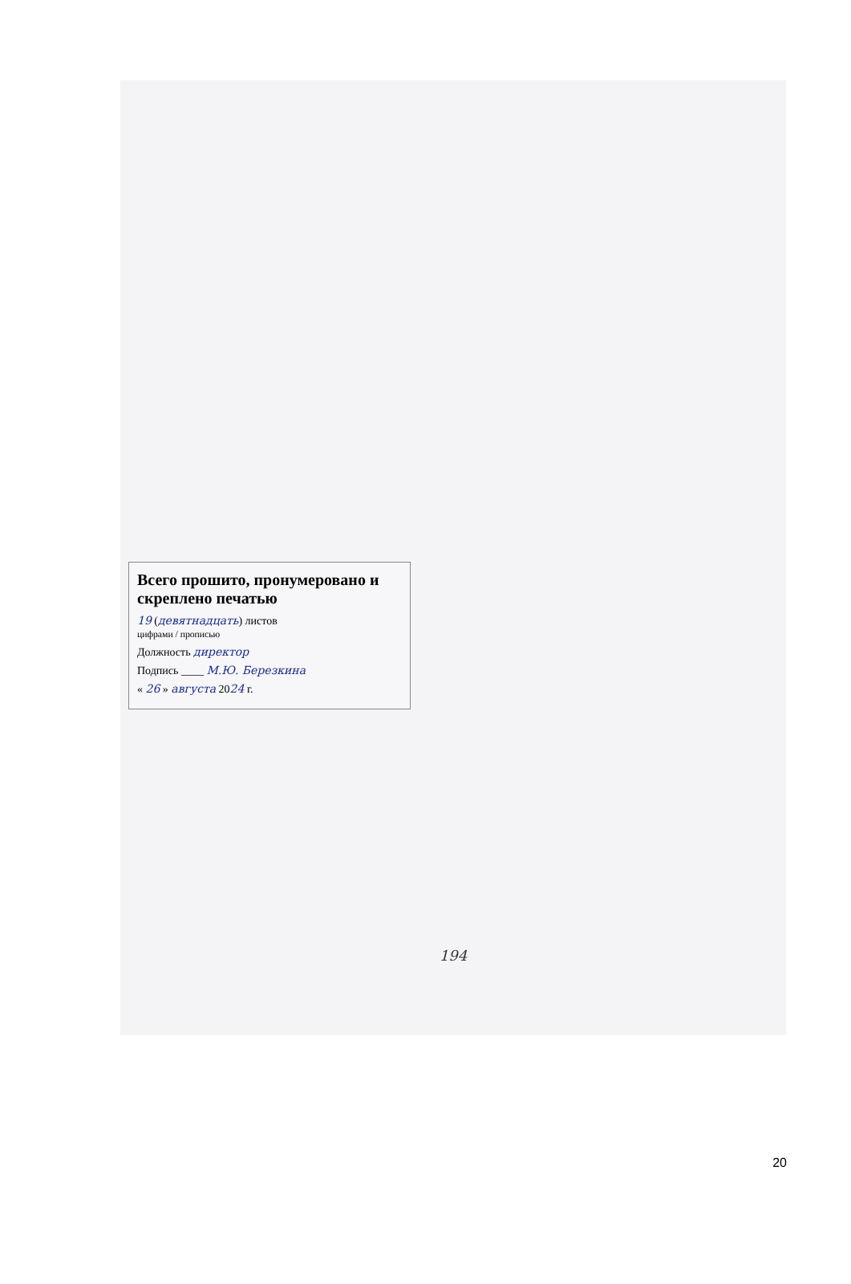Всего прошито, пронумеровано и скреплено печатью
19 (девятнадцать) листов
цифрами / прописью
Должность директор
Подпись ____ М.Ю. Березкина
« 26 » августа 2024 г.
194
20